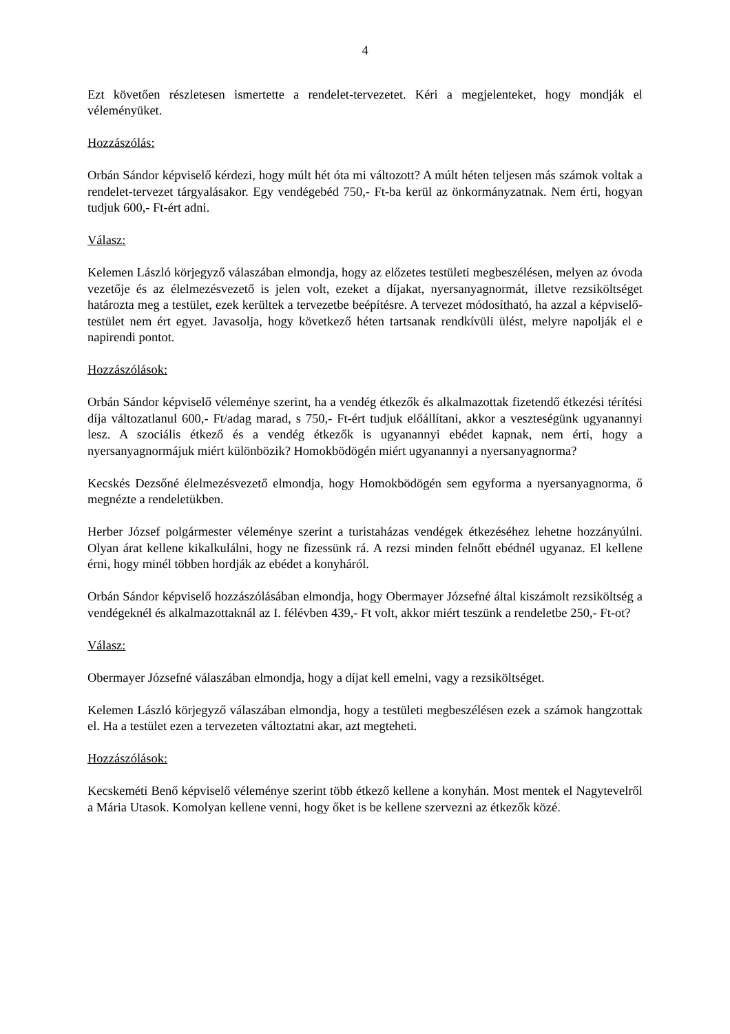4
Ezt követően részletesen ismertette a rendelet-tervezetet. Kéri a megjelenteket, hogy mondják el véleményüket.
Hozzászólás:
Orbán Sándor képviselő kérdezi, hogy múlt hét óta mi változott? A múlt héten teljesen más számok voltak a rendelet-tervezet tárgyalásakor. Egy vendégebéd 750,- Ft-ba kerül az önkormányzatnak. Nem érti, hogyan tudjuk 600,- Ft-ért adni.
Válasz:
Kelemen László körjegyző válaszában elmondja, hogy az előzetes testületi megbeszélésen, melyen az óvoda vezetője és az élelmezésvezető is jelen volt, ezeket a díjakat, nyersanyagnormát, illetve rezsiköltséget határozta meg a testület, ezek kerültek a tervezetbe beépítésre. A tervezet módosítható, ha azzal a képviselő-testület nem ért egyet. Javasolja, hogy következő héten tartsanak rendkívüli ülést, melyre napolják el e napirendi pontot.
Hozzászólások:
Orbán Sándor képviselő véleménye szerint, ha a vendég étkezők és alkalmazottak fizetendő étkezési térítési díja változatlanul 600,- Ft/adag marad, s 750,- Ft-ért tudjuk előállítani, akkor a veszteségünk ugyanannyi lesz. A szociális étkező és a vendég étkezők is ugyanannyi ebédet kapnak, nem érti, hogy a nyersanyagnormájuk miért különbözik? Homokbödögén miért ugyanannyi a nyersanyagnorma?
Kecskés Dezsőné élelmezésvezető elmondja, hogy Homokbödögén sem egyforma a nyersanyagnorma, ő megnézte a rendeletükben.
Herber József polgármester véleménye szerint a turistaházas vendégek étkezéséhez lehetne hozzányúlni. Olyan árat kellene kikalkulálni, hogy ne fizessünk rá. A rezsi minden felnőtt ebédnél ugyanaz. El kellene érni, hogy minél többen hordják az ebédet a konyháról.
Orbán Sándor képviselő hozzászólásában elmondja, hogy Obermayer Józsefné által kiszámolt rezsiköltség a vendégeknél és alkalmazottaknál az I. félévben 439,- Ft volt, akkor miért teszünk a rendeletbe 250,- Ft-ot?
Válasz:
Obermayer Józsefné válaszában elmondja, hogy a díjat kell emelni, vagy a rezsiköltséget.
Kelemen László körjegyző válaszában elmondja, hogy a testületi megbeszélésen ezek a számok hangzottak el. Ha a testület ezen a tervezeten változtatni akar, azt megteheti.
Hozzászólások:
Kecskeméti Benő képviselő véleménye szerint több étkező kellene a konyhán. Most mentek el Nagytevelről a Mária Utasok. Komolyan kellene venni, hogy őket is be kellene szervezni az étkezők közé.